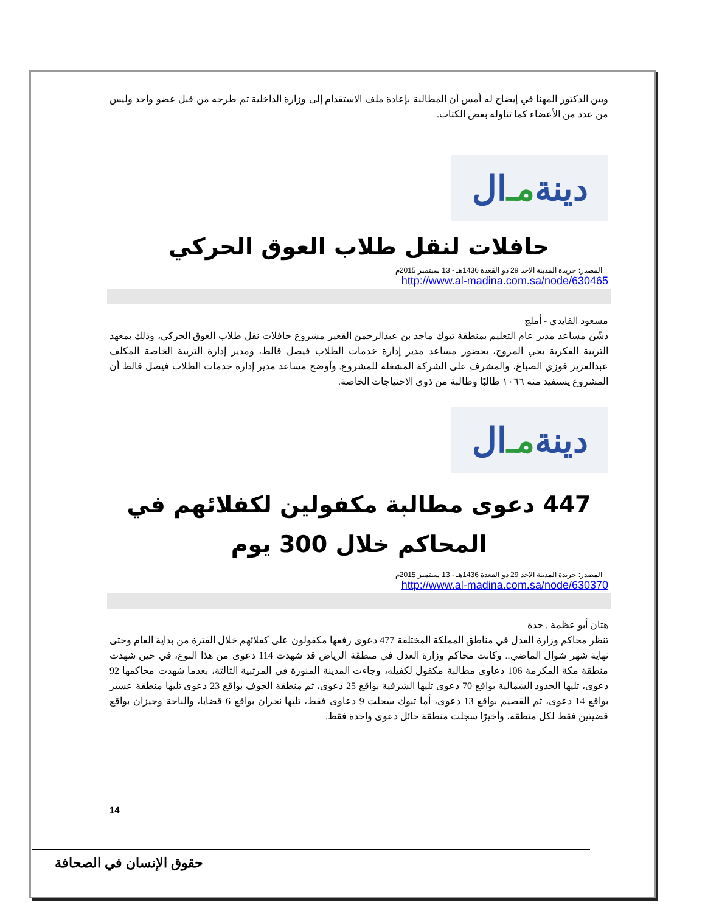وبين الدكتور المهنا في إيضاح له أمس أن المطالبة بإعادة ملف الاستقدام إلى وزارة الداخلية تم طرحه من قبل عضو واحد وليس من عدد من الأعضاء كما تناوله بعض الكتاب.
ال مـ دينة
حافلات لنقل طلاب العوق الحركي
المصدر: جريدة المدينة الاحد 29 ذو القعدة 1436هـ - 13 سبتمبر 2015م
http://www.al-madina.com.sa/node/630465
مسعود الفايدي - أملج
دشّن مساعد مدير عام التعليم بمنطقة تبوك ماجد بن عبدالرحمن القعير مشروع حافلات نقل طلاب العوق الحركي، وذلك بمعهد التربية الفكرية بحي المروج، بحضور مساعد مدير إدارة خدمات الطلاب فيصل قالط، ومدير إدارة التربية الخاصة المكلف عبدالعزيز فوزي الصباغ، والمشرف على الشركة المشغلة للمشروع. وأوضح مساعد مدير إدارة خدمات الطلاب فيصل قالط أن المشروع يستفيد منه ١٠٦٦ طالبًا وطالبة من ذوي الاحتياجات الخاصة.
ال مـ دينة
447 دعوى مطالبة مكفولين لكفلائهم في المحاكم خلال 300 يوم
المصدر: جريدة المدينة الاحد 29 ذو القعدة 1436هـ - 13 سبتمبر 2015م
http://www.al-madina.com.sa/node/630370
هتان أبو عظمة . جدة
تنظر محاكم وزارة العدل في مناطق المملكة المختلفة 477 دعوى رفعها مكفولون على كفلائهم خلال الفترة من بداية العام وحتى نهاية شهر شوال الماضي.. وكانت محاكم وزارة العدل في منطقة الرياض قد شهدت 114 دعوى من هذا النوع، في حين شهدت منطقة مكة المكرمة 106 دعاوى مطالبة مكفول لكفيله، وجاءت المدينة المنورة في المرتبية الثالثة، بعدما شهدت محاكمها 92 دعوى، تليها الحدود الشمالية بواقع 70 دعوى تليها الشرقية بواقع 25 دعوى، ثم منطقة الجوف بواقع 23 دعوى تليها منطقة عسير بواقع 14 دعوى، ثم القصيم بواقع 13 دعوى، أما تبوك سجلت 9 دعاوى فقط، تليها نجران بواقع 6 قضايا، والباحة وجيزان بواقع قضيتين فقط لكل منطقة، وأخيرًا سجلت منطقة حائل دعوى واحدة فقط.
14
حقوق الإنسان في الصحافة